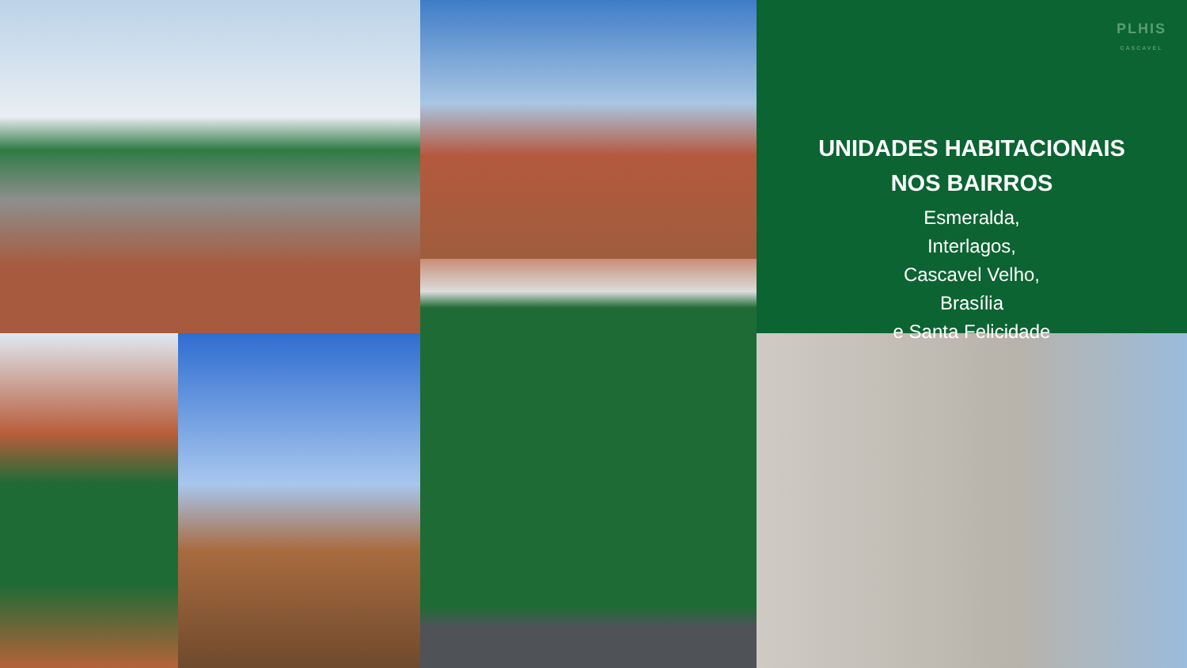PLHIS
CASCAVEL
UNIDADES HABITACIONAIS
NOS BAIRROS
Esmeralda,
Interlagos,
Cascavel Velho,
Brasília
e Santa Felicidade